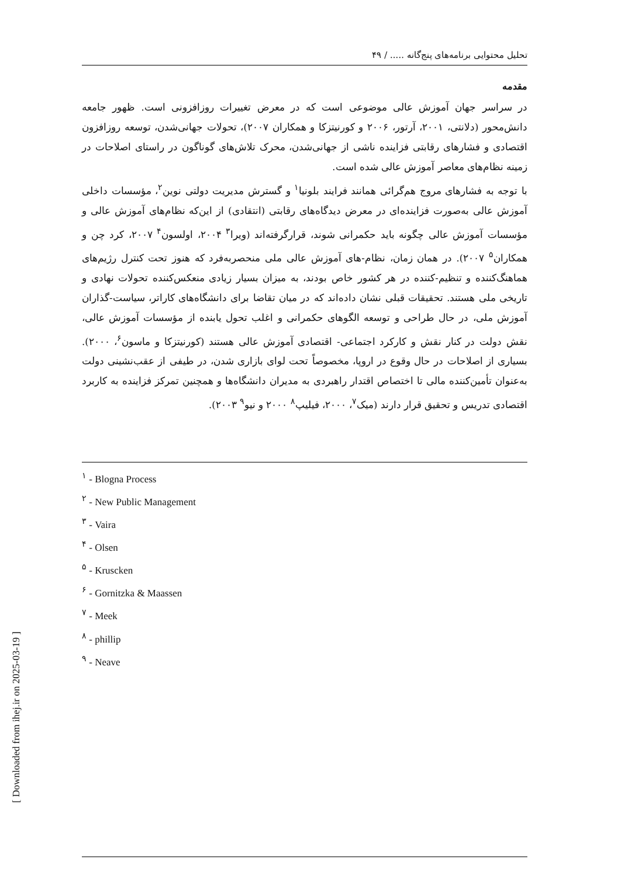تحلیل محتوایی برنامه‌های پنج‌گانه ..... / ۴۹
مقدمه
در سراسر جهان آموزش عالی موضوعی است که در معرض تغییرات روزافزونی است. ظهور جامعه دانش‌محور (دلانتی، ۲۰۰۱، آرتور، ۲۰۰۶ و کورنیتزکا و همکاران ۲۰۰۷)، تحولات جهانی‌شدن، توسعه روزافزون اقتصادی و فشارهای رقابتی فزاینده ناشی از جهانی‌شدن، محرک تلاش‌های گوناگون در راستای اصلاحات در زمینه نظام‌های معاصر آموزش عالی شده است.
با توجه به فشارهای مروج هم‌گرائی همانند فرایند بلونیا<sup>۱</sup> و گسترش مدیریت دولتی نوین<sup>۲</sup>، مؤسسات داخلی آموزش عالی به‌صورت فزاینده‌ای در معرض دیدگاه‌های رقابتی (انتقادی) از این‌که نظام‌های آموزش عالی و مؤسسات آموزش عالی چگونه باید حکمرانی شوند، قرارگرفته‌اند (ویرا<sup>۳</sup> ۲۰۰۴، اولسون<sup>۴</sup> ۲۰۰۷، کرد چن و همکاران<sup>۵</sup> ۲۰۰۷). در همان زمان، نظام-های آموزش عالی ملی منحصربه‌فرد که هنوز تحت کنترل رژیم‌های هماهنگ‌کننده و تنظیم-کننده در هر کشور خاص بودند، به میزان بسیار زیادی منعکس‌کننده تحولات نهادی و تاریخی ملی هستند. تحقیقات قبلی نشان داده‌اند که در میان تقاضا برای دانشگاه‌های کاراتر، سیاست-گذاران آموزش ملی، در حال طراحی و توسعه الگوهای حکمرانی و اغلب تحول یابنده از مؤسسات آموزش عالی، نقش دولت در کنار نقش و کارکرد اجتماعی- اقتصادی آموزش عالی هستند (کورنیتزکا و ماسون<sup>۶</sup>، ۲۰۰۰). بسیاری از اصلاحات در حال وقوع در اروپا، مخصوصاً تحت لوای بازاری شدن، در طیفی از عقب‌نشینی دولت به‌عنوان تأمین‌کننده مالی تا اختصاص اقتدار راهبردی به مدیران دانشگاه‌ها و همچنین تمرکز فزاینده به کاربرد اقتصادی تدریس و تحقیق قرار دارند (میک<sup>۷</sup>، ۲۰۰۰، فیلیپ<sup>۸</sup> ۲۰۰۰ و نیو<sup>۹</sup> ۲۰۰۳).
<sup>۱</sup> - Blogna Process
<sup>۲</sup> - New Public Management
<sup>۳</sup> - Vaira
<sup>۴</sup> - Olsen
<sup>۵</sup> - Kruscken
<sup>۶</sup> - Gornitzka & Maassen
<sup>۷</sup> - Meek
<sup>۸</sup> - phillip
<sup>۹</sup> - Neave
[ Downloaded from ihej.ir on 2025-03-19 ]